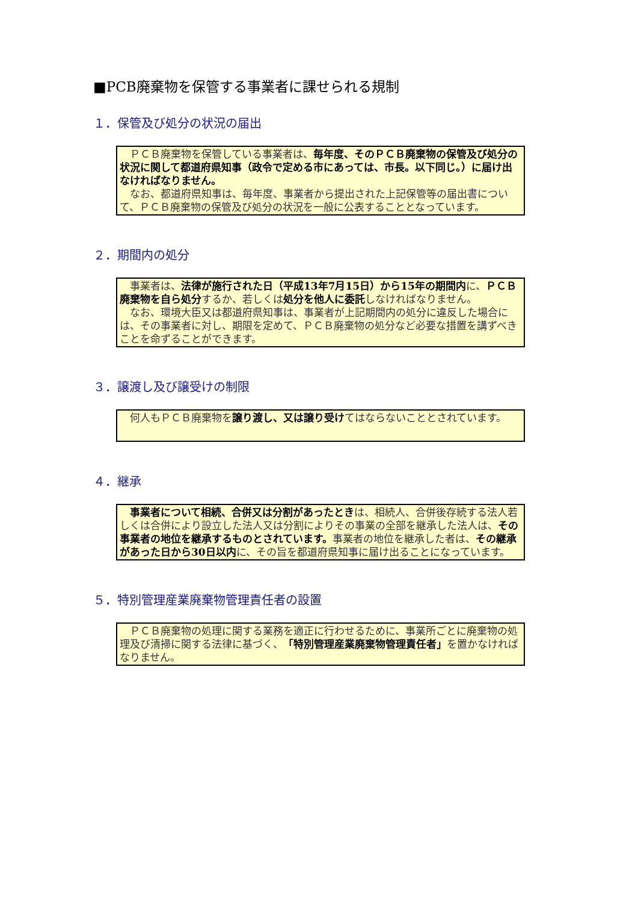■PCB廃棄物を保管する事業者に課せられる規制
１．保管及び処分の状況の届出
ＰＣＢ廃棄物を保管している事業者は、毎年度、そのＰＣＢ廃棄物の保管及び処分の状況に関して都道府県知事（政令で定める市にあっては、市長。以下同じ。）に届け出なければなりません。
なお、都道府県知事は、毎年度、事業者から提出された上記保管等の届出書について、ＰＣＢ廃棄物の保管及び処分の状況を一般に公表することとなっています。
２．期間内の処分
事業者は、法律が施行された日（平成13年7月15日）から15年の期間内に、ＰＣＢ廃棄物を自ら処分するか、若しくは処分を他人に委託しなければなりません。
なお、環境大臣又は都道府県知事は、事業者が上記期間内の処分に違反した場合には、その事業者に対し、期限を定めて、ＰＣＢ廃棄物の処分など必要な措置を講ずべきことを命ずることができます。
３．譲渡し及び譲受けの制限
何人もＰＣＢ廃棄物を譲り渡し、又は譲り受けてはならないこととされています。
４．継承
事業者について相続、合併又は分割があったときは、相続人、合併後存続する法人若しくは合併により設立した法人又は分割によりその事業の全部を継承した法人は、その事業者の地位を継承するものとされています。事業者の地位を継承した者は、その継承があった日から30日以内に、その旨を都道府県知事に届け出ることになっています。
５．特別管理産業廃棄物管理責任者の設置
ＰＣＢ廃棄物の処理に関する業務を適正に行わせるために、事業所ごとに廃棄物の処理及び清掃に関する法律に基づく、「特別管理産業廃棄物管理責任者」を置かなければなりません。